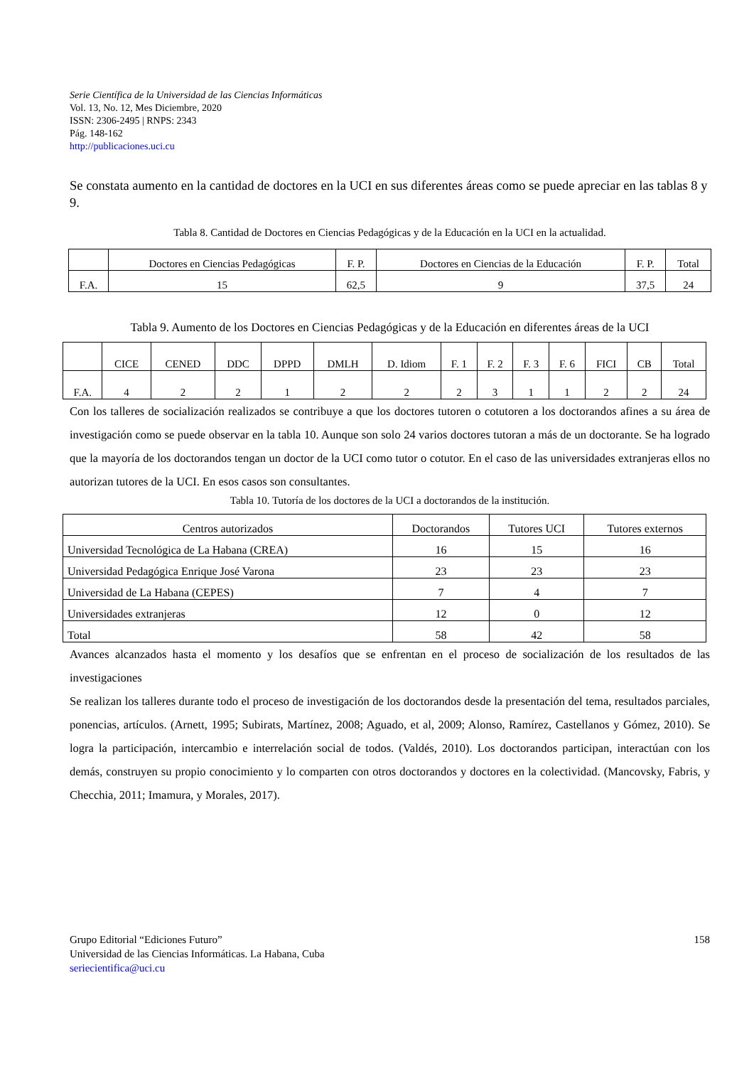Serie Científica de la Universidad de las Ciencias Informáticas
Vol. 13, No. 12, Mes Diciembre, 2020
ISSN: 2306-2495 | RNPS: 2343
Pág. 148-162
http://publicaciones.uci.cu
Se constata aumento en la cantidad de doctores en la UCI en sus diferentes áreas como se puede apreciar en las tablas 8 y 9.
Tabla 8. Cantidad de Doctores en Ciencias Pedagógicas y de la Educación en la UCI en la actualidad.
| | Doctores en Ciencias Pedagógicas | F. P. | Doctores en Ciencias de la Educación | F. P. | Total |
| --- | --- | --- | --- | --- | --- |
| F.A. | 15 | 62,5 | 9 | 37,5 | 24 |
Tabla 9. Aumento de los Doctores en Ciencias Pedagógicas y de la Educación en diferentes áreas de la UCI
| | CICE | CENED | DDC | DPPD | DMLH | D. Idiom | F. 1 | F. 2 | F. 3 | F. 6 | FICI | CB | Total |
| --- | --- | --- | --- | --- | --- | --- | --- | --- | --- | --- | --- | --- | --- |
| F.A. | 4 | 2 | 2 | 1 | 2 | 2 | 2 | 3 | 1 | 1 | 2 | 2 | 24 |
Con los talleres de socialización realizados se contribuye a que los doctores tutoren o cotutoren a los doctorandos afines a su área de investigación como se puede observar en la tabla 10. Aunque son solo 24 varios doctores tutoran a más de un doctorante. Se ha logrado que la mayoría de los doctorandos tengan un doctor de la UCI como tutor o cotutor. En el caso de las universidades extranjeras ellos no autorizan tutores de la UCI. En esos casos son consultantes.
Tabla 10. Tutoría de los doctores de la UCI a doctorandos de la institución.
| Centros autorizados | Doctorandos | Tutores UCI | Tutores externos |
| --- | --- | --- | --- |
| Universidad Tecnológica de La Habana (CREA) | 16 | 15 | 16 |
| Universidad Pedagógica Enrique José Varona | 23 | 23 | 23 |
| Universidad de La Habana (CEPES) | 7 | 4 | 7 |
| Universidades extranjeras | 12 | 0 | 12 |
| Total | 58 | 42 | 58 |
Avances alcanzados hasta el momento y los desafíos que se enfrentan en el proceso de socialización de los resultados de las investigaciones
Se realizan los talleres durante todo el proceso de investigación de los doctorandos desde la presentación del tema, resultados parciales, ponencias, artículos. (Arnett, 1995; Subirats, Martínez, 2008; Aguado, et al, 2009; Alonso, Ramírez, Castellanos y Gómez, 2010). Se logra la participación, intercambio e interrelación social de todos. (Valdés, 2010). Los doctorandos participan, interactúan con los demás, construyen su propio conocimiento y lo comparten con otros doctorandos y doctores en la colectividad. (Mancovsky, Fabris, y Checchia, 2011; Imamura, y Morales, 2017).
Grupo Editorial “Ediciones Futuro” 158
Universidad de las Ciencias Informáticas. La Habana, Cuba
seriecientifica@uci.cu